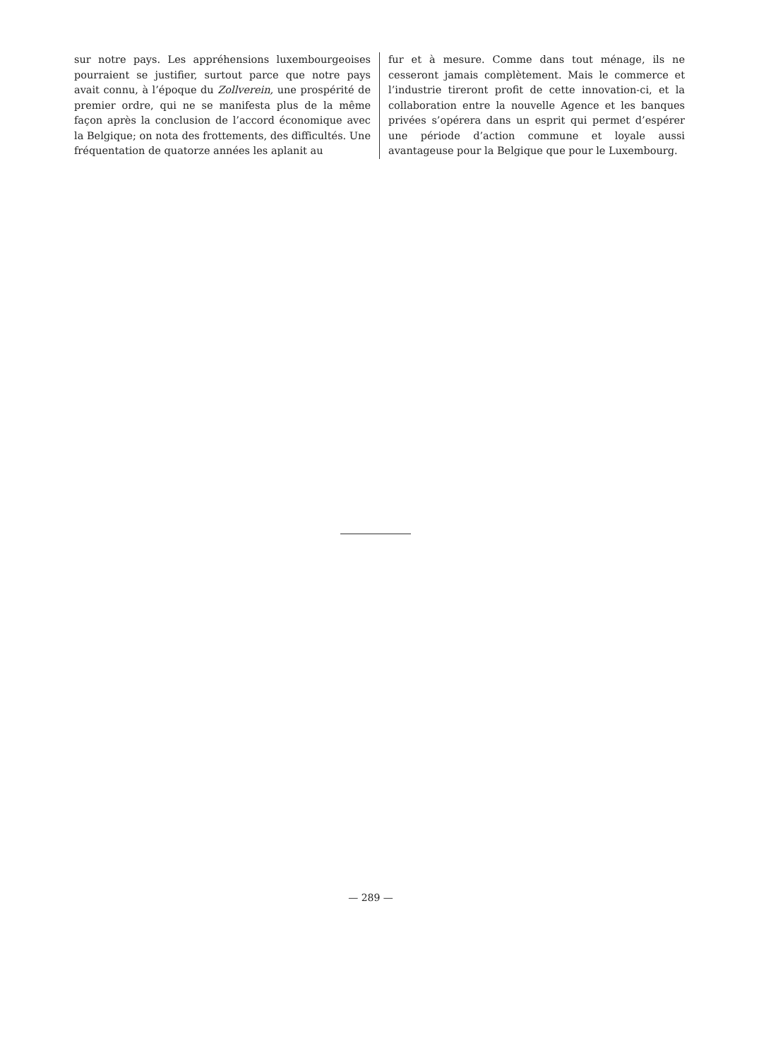sur notre pays. Les appréhensions luxembourgeoises pourraient se justifier, surtout parce que notre pays avait connu, à l’époque du Zollverein, une prospérité de premier ordre, qui ne se manifesta plus de la même façon après la conclusion de l’accord économique avec la Belgique; on nota des frottements, des difficultés. Une fréquentation de quatorze années les aplanit au
fur et à mesure. Comme dans tout ménage, ils ne cesseront jamais complètement. Mais le commerce et l’industrie tireront profit de cette innovation-ci, et la collaboration entre la nouvelle Agence et les banques privées s’opérera dans un esprit qui permet d’espérer une période d’action commune et loyale aussi avantageuse pour la Belgique que pour le Luxembourg.
— 289 —